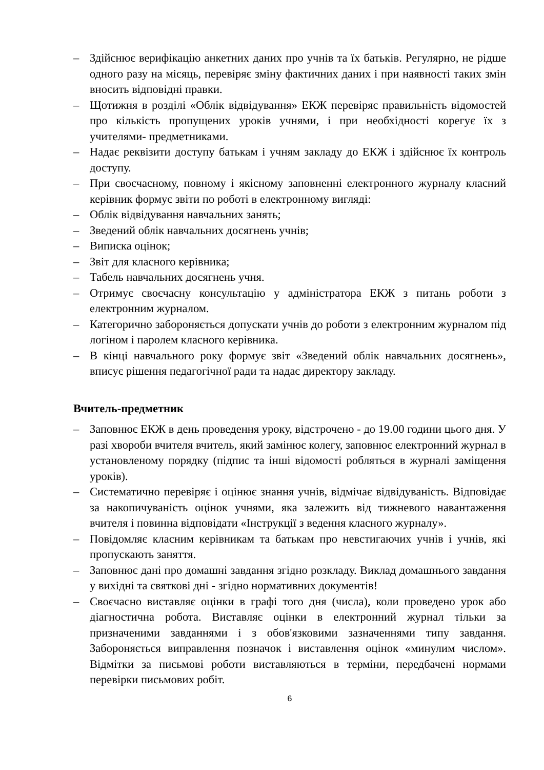– Здійснює верифікацію анкетних даних про учнів та їх батьків. Регулярно, не рідше одного разу на місяць, перевіряє зміну фактичних даних і при наявності таких змін вносить відповідні правки.
– Щотижня в розділі «Облік відвідування» ЕКЖ перевіряє правильність відомостей про кількість пропущених уроків учнями, і при необхідності корегує їх з учителями- предметниками.
– Надає реквізити доступу батькам і учням закладу до ЕКЖ і здійснює їх контроль доступу.
– При своєчасному, повному і якісному заповненні електронного журналу класний керівник формує звіти по роботі в електронному вигляді:
– Облік відвідування навчальних занять;
– Зведений облік навчальних досягнень учнів;
– Виписка оцінок;
– Звіт для класного керівника;
– Табель навчальних досягнень учня.
– Отримує своєчасну консультацію у адміністратора ЕКЖ з питань роботи з електронним журналом.
– Категорично забороняється допускати учнів до роботи з електронним журналом під логіном і паролем класного керівника.
– В кінці навчального року формує звіт «Зведений облік навчальних досягнень», вписує рішення педагогічної ради та надає директору закладу.
Вчитель-предметник
– Заповнює ЕКЖ в день проведення уроку, відстрочено - до 19.00 години цього дня. У разі хвороби вчителя вчитель, який замінює колегу, заповнює електронний журнал в установленому порядку (підпис та інші відомості робляться в журналі заміщення уроків).
– Систематично перевіряє і оцінює знання учнів, відмічає відвідуваність. Відповідає за накопичуваність оцінок учнями, яка залежить від тижневого навантаження вчителя і повинна відповідати «Інструкції з ведення класного журналу».
– Повідомляє класним керівникам та батькам про невстигаючих учнів і учнів, які пропускають заняття.
– Заповнює дані про домашні завдання згідно розкладу. Виклад домашнього завдання у вихідні та святкові дні - згідно нормативних документів!
– Своєчасно виставляє оцінки в графі того дня (числа), коли проведено урок або діагностична робота. Виставляє оцінки в електронний журнал тільки за призначеними завданнями і з обов'язковими зазначеннями типу завдання. Забороняється виправлення позначок і виставлення оцінок «минулим числом». Відмітки за письмові роботи виставляються в терміни, передбачені нормами перевірки письмових робіт.
6